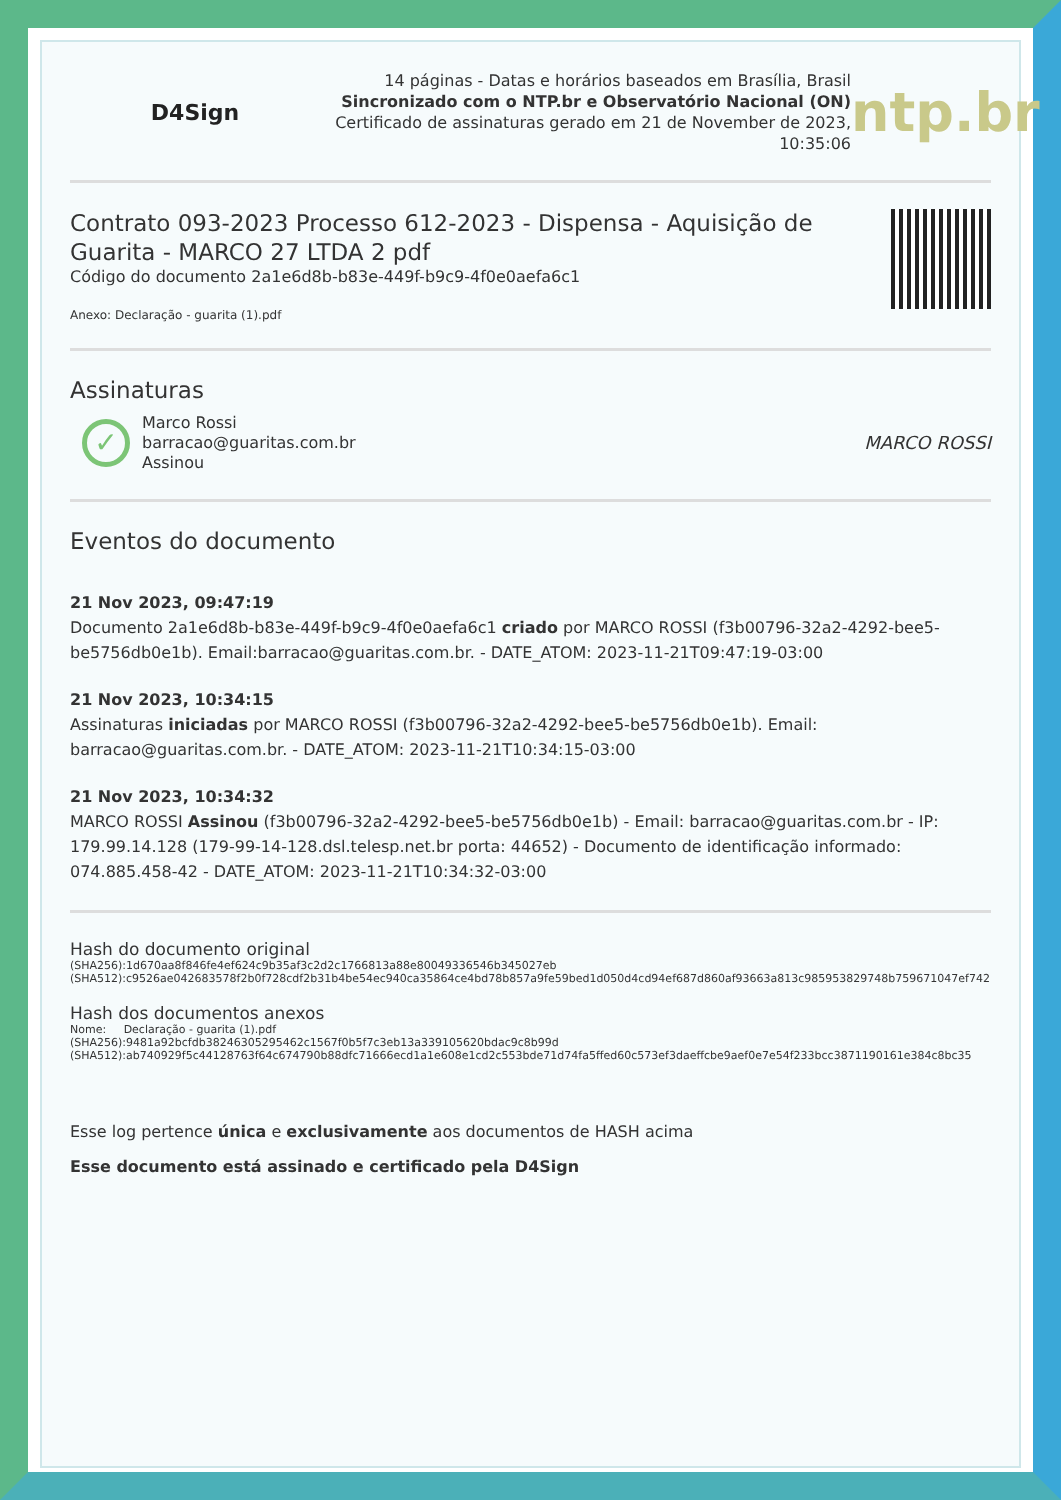D4Sign
14 páginas - Datas e horários baseados em Brasília, Brasil
Sincronizado com o NTP.br e Observatório Nacional (ON)
Certificado de assinaturas gerado em 21 de November de 2023,
10:35:06
ntp.br
Contrato 093-2023 Processo 612-2023 - Dispensa - Aquisição de Guarita - MARCO 27 LTDA 2 pdf
Código do documento 2a1e6d8b-b83e-449f-b9c9-4f0e0aefa6c1
Anexo: Declaração - guarita (1).pdf
Assinaturas
✓
Marco Rossi
barracao@guaritas.com.br
Assinou
MARCO ROSSI
Eventos do documento
21 Nov 2023, 09:47:19
Documento 2a1e6d8b-b83e-449f-b9c9-4f0e0aefa6c1 criado por MARCO ROSSI (f3b00796-32a2-4292-bee5-be5756db0e1b). Email:barracao@guaritas.com.br. - DATE_ATOM: 2023-11-21T09:47:19-03:00
21 Nov 2023, 10:34:15
Assinaturas iniciadas por MARCO ROSSI (f3b00796-32a2-4292-bee5-be5756db0e1b). Email: barracao@guaritas.com.br. - DATE_ATOM: 2023-11-21T10:34:15-03:00
21 Nov 2023, 10:34:32
MARCO ROSSI Assinou (f3b00796-32a2-4292-bee5-be5756db0e1b) - Email: barracao@guaritas.com.br - IP: 179.99.14.128 (179-99-14-128.dsl.telesp.net.br porta: 44652) - Documento de identificação informado: 074.885.458-42 - DATE_ATOM: 2023-11-21T10:34:32-03:00
Hash do documento original
(SHA256):1d670aa8f846fe4ef624c9b35af3c2d2c1766813a88e80049336546b345027eb
(SHA512):c9526ae042683578f2b0f728cdf2b31b4be54ec940ca35864ce4bd78b857a9fe59bed1d050d4cd94ef687d860af93663a813c985953829748b759671047ef742
Hash dos documentos anexos
Nome: Declaração - guarita (1).pdf
(SHA256):9481a92bcfdb38246305295462c1567f0b5f7c3eb13a339105620bdac9c8b99d
(SHA512):ab740929f5c44128763f64c674790b88dfc71666ecd1a1e608e1cd2c553bde71d74fa5ffed60c573ef3daeffcbe9aef0e7e54f233bcc3871190161e384c8bc35
Esse log pertence única e exclusivamente aos documentos de HASH acima
Esse documento está assinado e certificado pela D4Sign